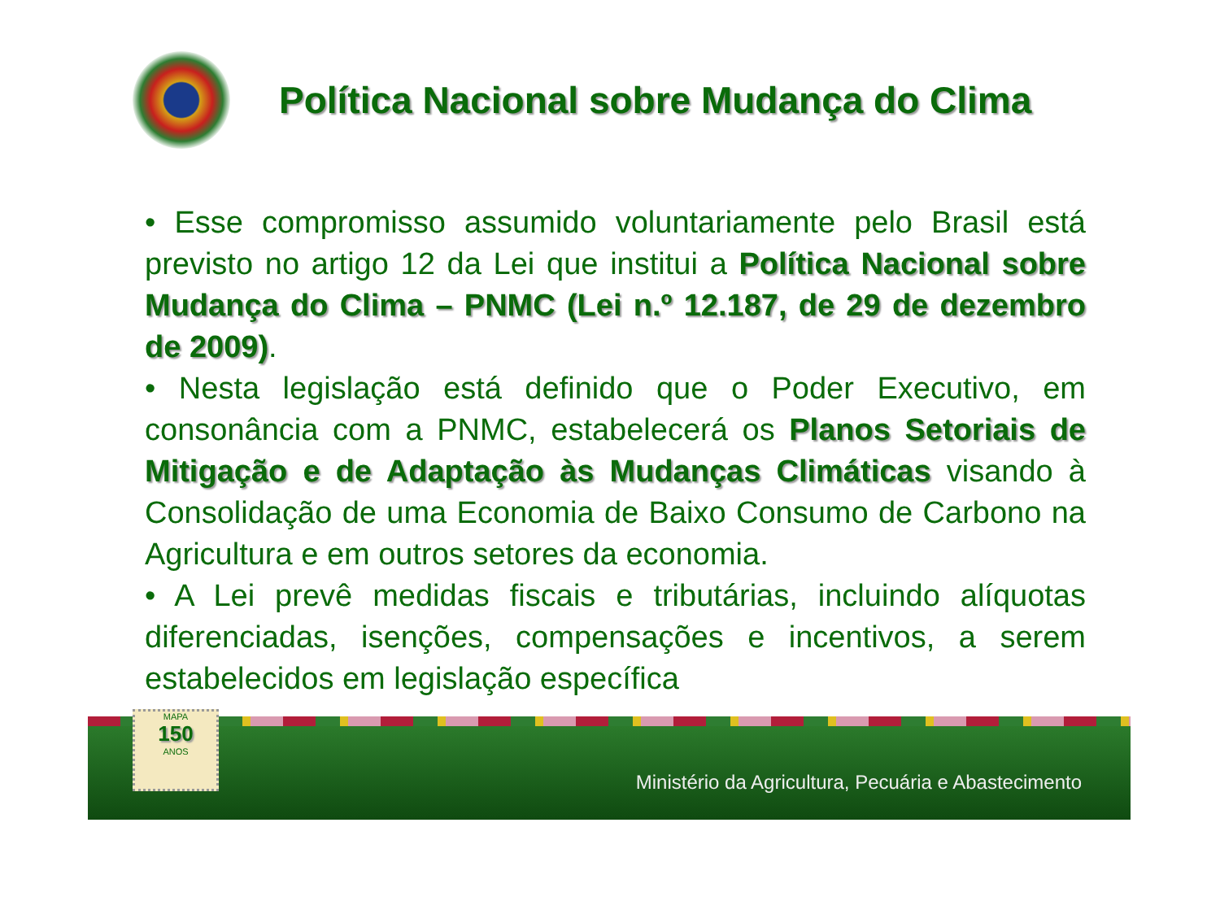Política Nacional sobre Mudança do Clima
• Esse compromisso assumido voluntariamente pelo Brasil está previsto no artigo 12 da Lei que institui a Política Nacional sobre Mudança do Clima – PNMC (Lei n.º 12.187, de 29 de dezembro de 2009).
• Nesta legislação está definido que o Poder Executivo, em consonância com a PNMC, estabelecerá os Planos Setoriais de Mitigação e de Adaptação às Mudanças Climáticas visando à Consolidação de uma Economia de Baixo Consumo de Carbono na Agricultura e em outros setores da economia.
• A Lei prevê medidas fiscais e tributárias, incluindo alíquotas diferenciadas, isenções, compensações e incentivos, a serem estabelecidos em legislação específica
Ministério da Agricultura, Pecuária e Abastecimento
MAPA
150
ANOS